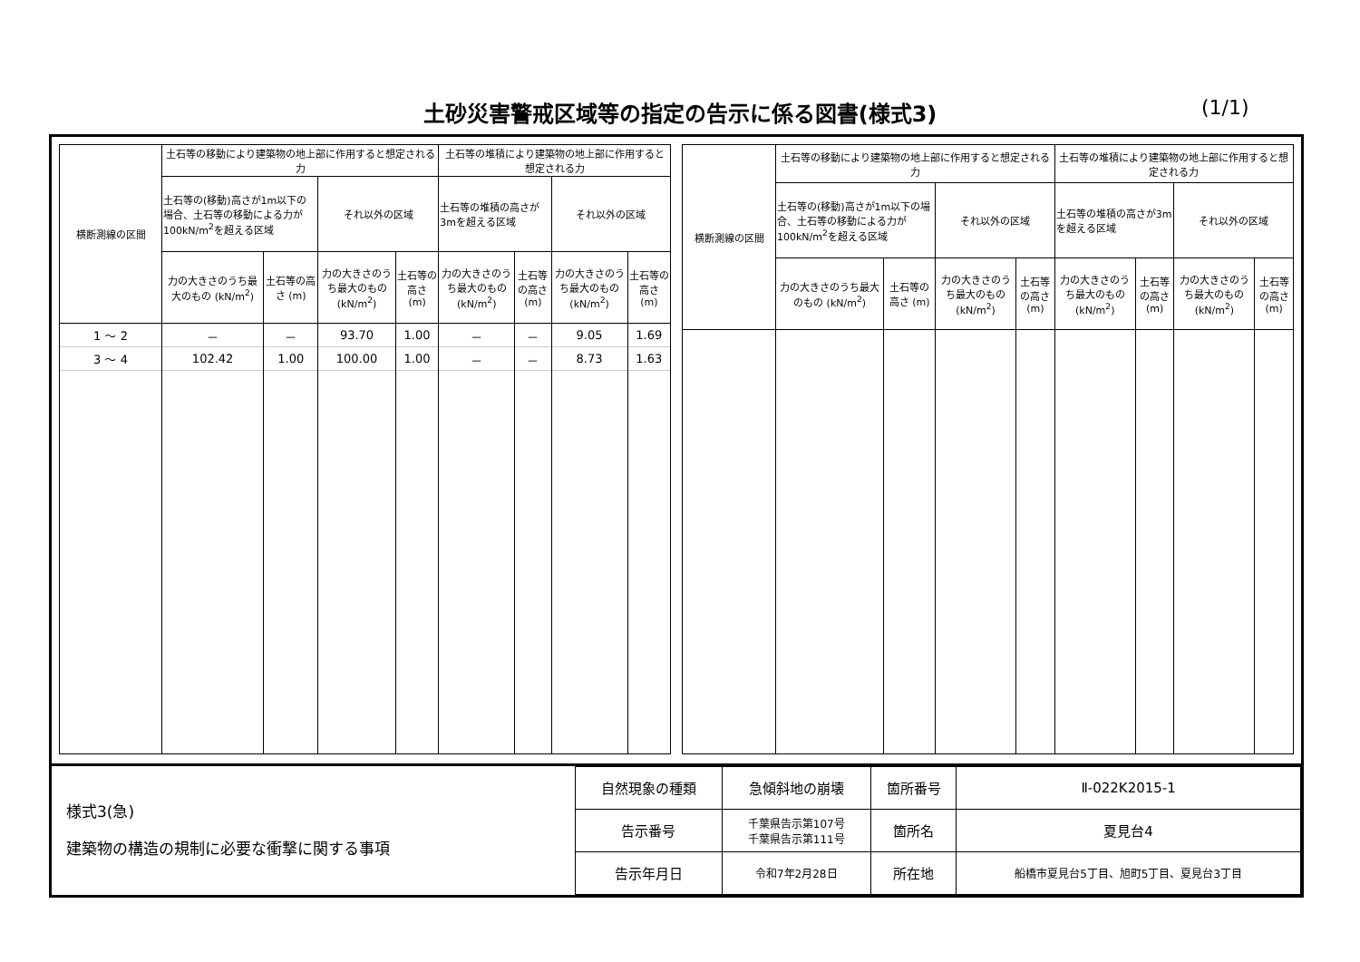土砂災害警戒区域等の指定の告示に係る図書(様式3) (1/1)
| 横断測線の区間 | 土石等の移動により建築物の地上部に作用すると想定される力 | | | | 土石等の堆積により建築物の地上部に作用すると想定される力 | | | |
| --- | --- | --- | --- | --- | --- | --- | --- | --- |
| | 土石等の(移動)高さが1m以下の場合、土石等の移動による力が100kN/m<sup>2</sup>を超える区域 | | それ以外の区域 | | 土石等の堆積の高さが3mを超える区域 | | それ以外の区域 | |
| | 力の大きさのうち最大のもの (kN/m<sup>2</sup>) | 土石等の高さ (m) | 力の大きさのうち最大のもの (kN/m<sup>2</sup>) | 土石等の高さ (m) | 力の大きさのうち最大のもの (kN/m<sup>2</sup>) | 土石等の高さ (m) | 力の大きさのうち最大のもの (kN/m<sup>2</sup>) | 土石等の高さ (m) |
| 1 ～ 2 | － | － | 93.70 | 1.00 | － | － | 9.05 | 1.69 |
| 3 ～ 4 | 102.42 | 1.00 | 100.00 | 1.00 | － | － | 8.73 | 1.63 |
| 横断測線の区間 | 土石等の移動により建築物の地上部に作用すると想定される力 | | | | 土石等の堆積により建築物の地上部に作用すると想定される力 | | | |
| --- | --- | --- | --- | --- | --- | --- | --- | --- |
| | 土石等の(移動)高さが1m以下の場合、土石等の移動による力が100kN/m<sup>2</sup>を超える区域 | | それ以外の区域 | | 土石等の堆積の高さが3mを超える区域 | | それ以外の区域 | |
| | 力の大きさのうち最大のもの (kN/m<sup>2</sup>) | 土石等の高さ (m) | 力の大きさのうち最大のもの (kN/m<sup>2</sup>) | 土石等の高さ (m) | 力の大きさのうち最大のもの (kN/m<sup>2</sup>) | 土石等の高さ (m) | 力の大きさのうち最大のもの (kN/m<sup>2</sup>) | 土石等の高さ (m) |
様式3(急)
建築物の構造の規制に必要な衝撃に関する事項
| 自然現象の種類 | 急傾斜地の崩壊 | 箇所番号 | Ⅱ-022K2015-1 |
| 告示番号 | 千葉県告示第107号 千葉県告示第111号 | 箇所名 | 夏見台4 |
| 告示年月日 | 令和7年2月28日 | 所在地 | 船橋市夏見台5丁目、旭町5丁目、夏見台3丁目 |